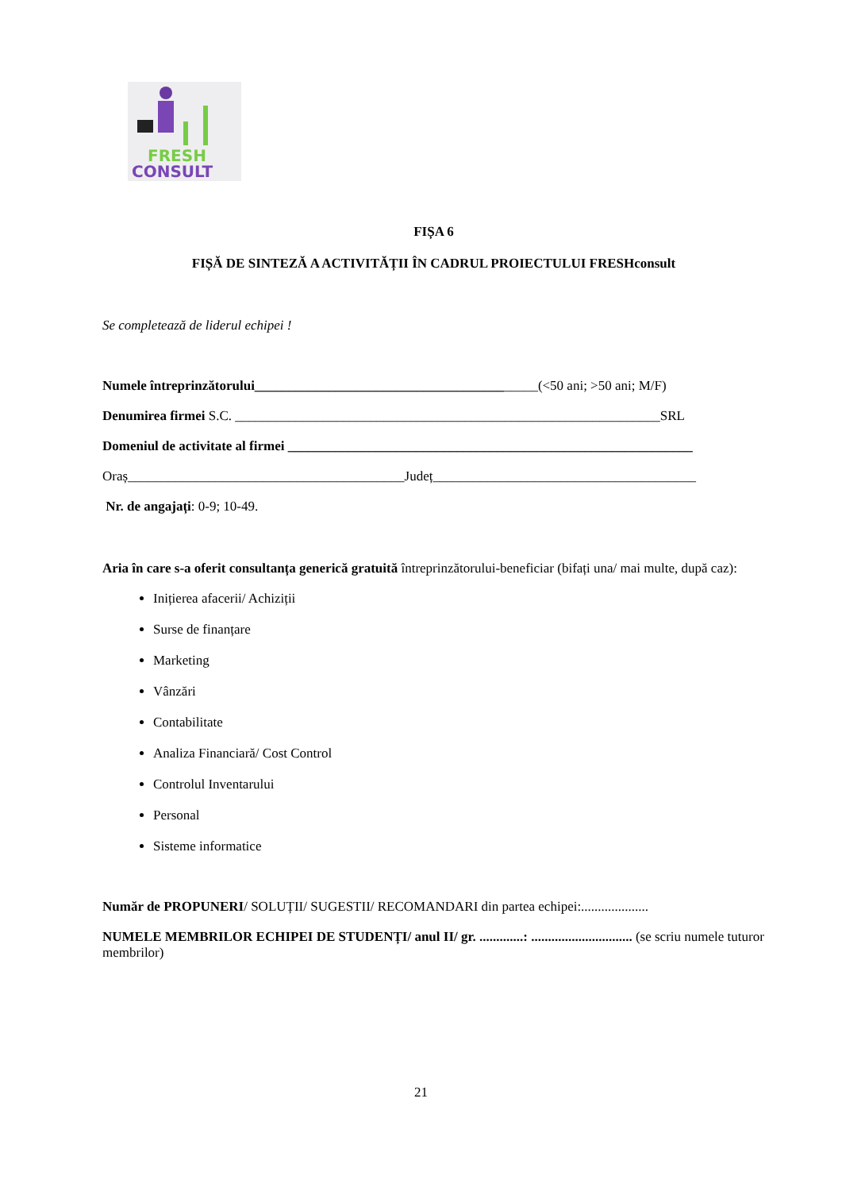FRESH
CONSULT
FIȘA 6
FIȘĂ DE SINTEZĂ A ACTIVITĂȚII ÎN CADRUL PROIECTULUI FRESHconsult
Se completează de liderul echipei !
Numele întreprinzătorului__________________________________________(<50 ani; >50 ani; M/F)
Denumirea firmei S.C. _______________________________________________________________SRL
Domeniul de activitate al firmei ____________________________________________________________
Oraș_________________________________________Județ_______________________________________
Nr. de angajați: 0-9; 10-49.
Aria în care s-a oferit consultanța generică gratuită întreprinzătorului-beneficiar (bifați una/ mai multe, după caz):
Inițierea afacerii/ Achiziții
Surse de finanțare
Marketing
Vânzări
Contabilitate
Analiza Financiară/ Cost Control
Controlul Inventarului
Personal
Sisteme informatice
Număr de PROPUNERI/ SOLUȚII/ SUGESTII/ RECOMANDARI din partea echipei:....................
NUMELE MEMBRILOR ECHIPEI DE STUDENȚI/ anul II/ gr. .............: .............................. (se scriu numele tuturor membrilor)
21